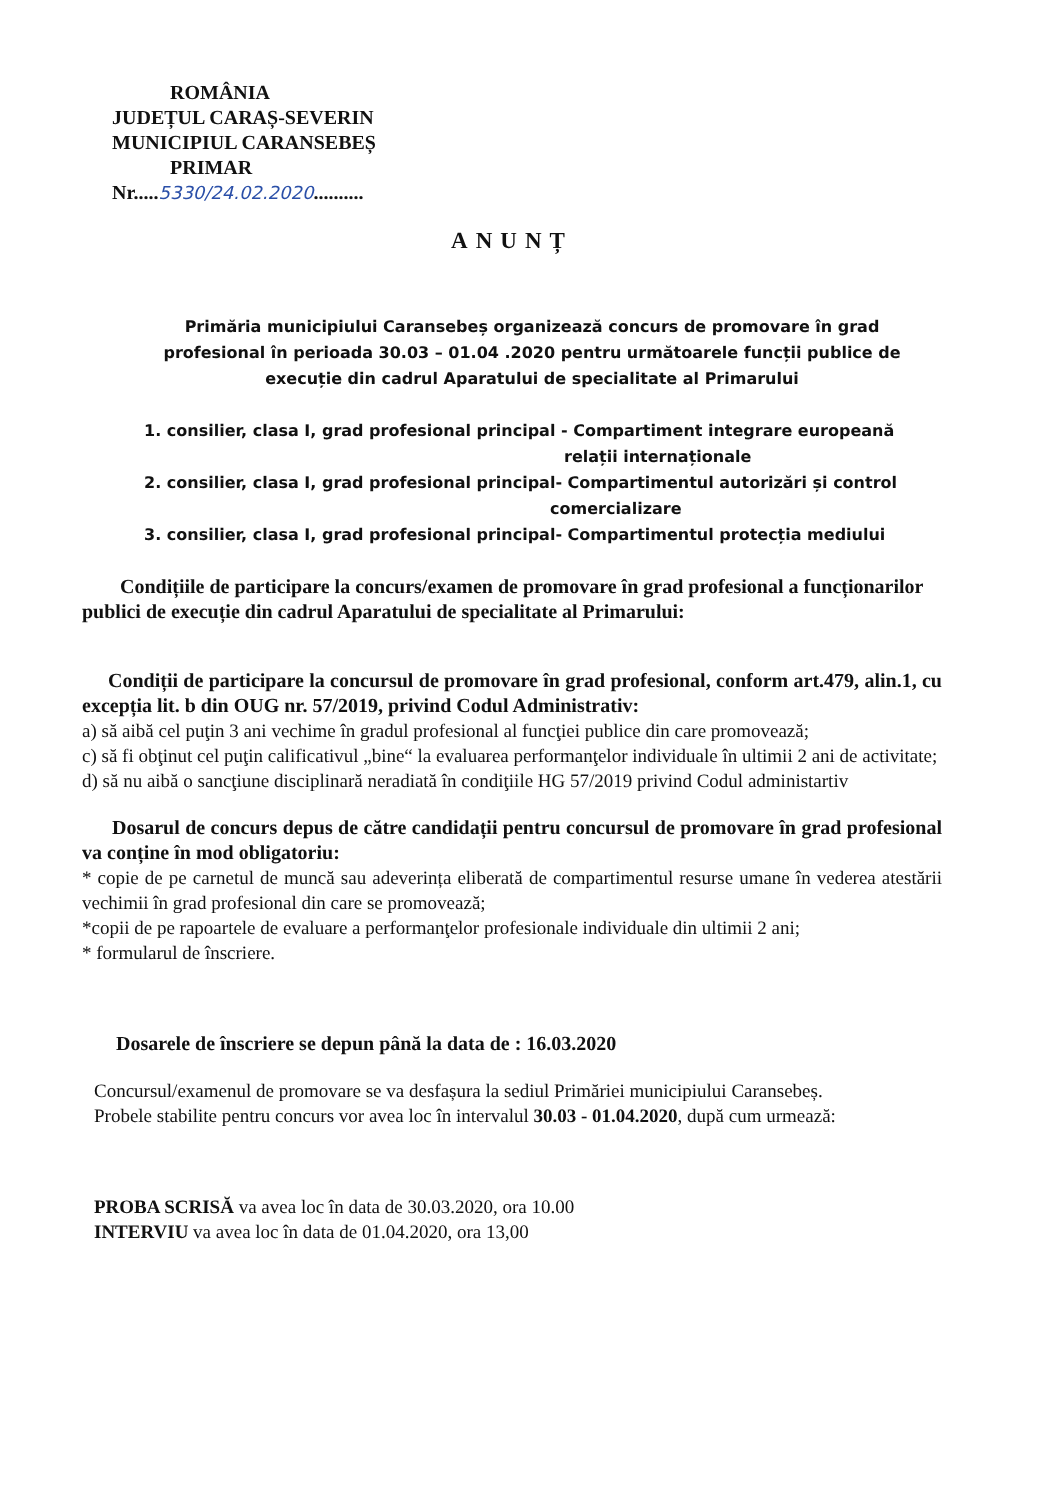ROMÂNIA
JUDEȚUL CARAȘ-SEVERIN
MUNICIPIUL CARANSEBEȘ
PRIMAR
Nr.....5330/24.02.2020..........
ANUNȚ
Primăria municipiului Caransebeș organizează concurs de promovare în grad profesional în perioada 30.03 – 01.04 .2020 pentru următoarele funcții publice de execuție din cadrul Aparatului de specialitate al Primarului
1. consilier, clasa I, grad profesional principal - Compartiment integrare europeană
relații internaționale
2. consilier, clasa I, grad profesional principal- Compartimentul autorizări și control
comercializare
3. consilier, clasa I, grad profesional principal- Compartimentul protecția mediului
Condițiile de participare la concurs/examen de promovare în grad profesional a funcționarilor publici de execuție din cadrul Aparatului de specialitate al Primarului:
Condiții de participare la concursul de promovare în grad profesional, conform art.479, alin.1, cu excepția lit. b din OUG nr. 57/2019, privind Codul Administrativ:
a) să aibă cel puţin 3 ani vechime în gradul profesional al funcţiei publice din care promovează;
c) să fi obţinut cel puţin calificativul „bine“ la evaluarea performanţelor individuale în ultimii 2 ani de activitate;
d) să nu aibă o sancţiune disciplinară neradiată în condiţiile HG 57/2019 privind Codul administartiv
Dosarul de concurs depus de către candidații pentru concursul de promovare în grad profesional va conține în mod obligatoriu:
* copie de pe carnetul de muncă sau adeverința eliberată de compartimentul resurse umane în vederea atestării vechimii în grad profesional din care se promovează;
*copii de pe rapoartele de evaluare a performanţelor profesionale individuale din ultimii 2 ani;
* formularul de înscriere.
Dosarele de înscriere se depun până la data de : 16.03.2020
Concursul/examenul de promovare se va desfașura la sediul Primăriei municipiului Caransebeș.
Probele stabilite pentru concurs vor avea loc în intervalul 30.03 - 01.04.2020, după cum urmează:
PROBA SCRISĂ va avea loc în data de 30.03.2020, ora 10.00
INTERVIU va avea loc în data de 01.04.2020, ora 13,00